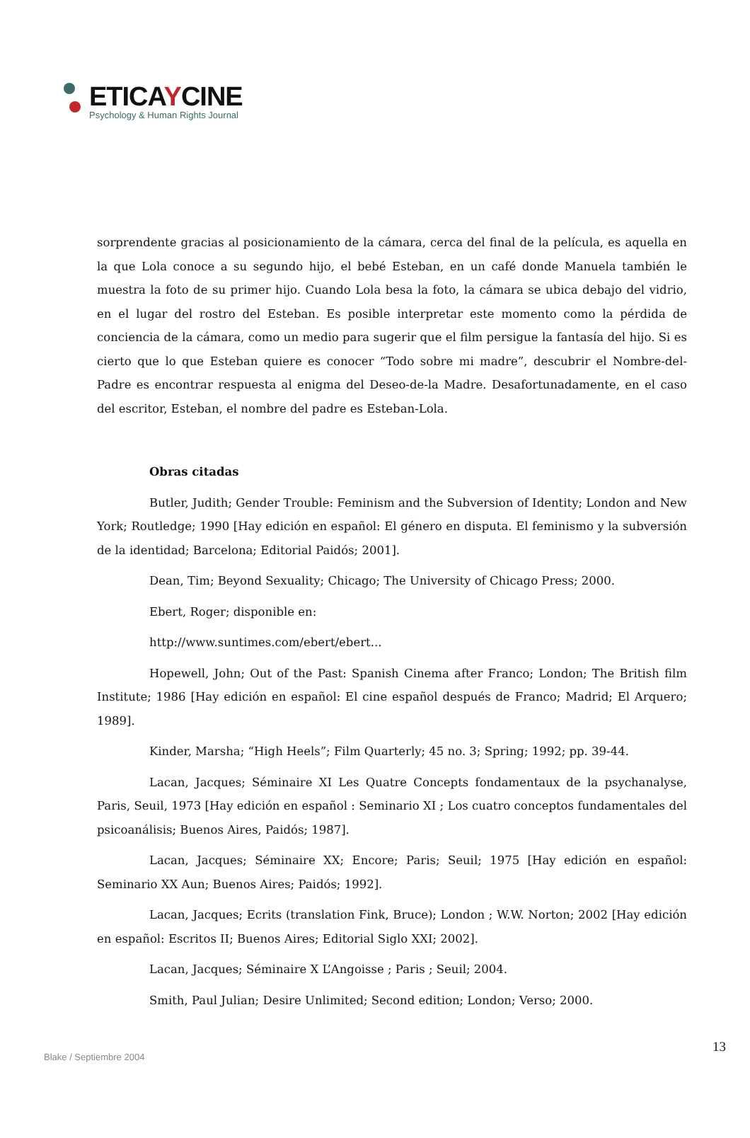ETICAYCINE
Psychology & Human Rights Journal
sorprendente gracias al posicionamiento de la cámara, cerca del final de la película, es aquella en la que Lola conoce a su segundo hijo, el bebé Esteban, en un café donde Manuela también le muestra la foto de su primer hijo. Cuando Lola besa la foto, la cámara se ubica debajo del vidrio, en el lugar del rostro del Esteban. Es posible interpretar este momento como la pérdida de conciencia de la cámara, como un medio para sugerir que el film persigue la fantasía del hijo. Si es cierto que lo que Esteban quiere es conocer “Todo sobre mi madre”, descubrir el Nombre-del-Padre es encontrar respuesta al enigma del Deseo-de-la Madre. Desafortunadamente, en el caso del escritor, Esteban, el nombre del padre es Esteban-Lola.
Obras citadas
Butler, Judith; Gender Trouble: Feminism and the Subversion of Identity; London and New York; Routledge; 1990 [Hay edición en español: El género en disputa. El feminismo y la subversión de la identidad; Barcelona; Editorial Paidós; 2001].
Dean, Tim; Beyond Sexuality; Chicago; The University of Chicago Press; 2000.
Ebert, Roger; disponible en:
http://www.suntimes.com/ebert/ebert...
Hopewell, John; Out of the Past: Spanish Cinema after Franco; London; The British film Institute; 1986 [Hay edición en español: El cine español después de Franco; Madrid; El Arquero; 1989].
Kinder, Marsha; “High Heels”; Film Quarterly; 45 no. 3; Spring; 1992; pp. 39-44.
Lacan, Jacques; Séminaire XI Les Quatre Concepts fondamentaux de la psychanalyse, Paris, Seuil, 1973 [Hay edición en español : Seminario XI ; Los cuatro conceptos fundamentales del psicoanálisis; Buenos Aires, Paidós; 1987].
Lacan, Jacques; Séminaire XX; Encore; Paris; Seuil; 1975 [Hay edición en español: Seminario XX Aun; Buenos Aires; Paidós; 1992].
Lacan, Jacques; Ecrits (translation Fink, Bruce); London ; W.W. Norton; 2002 [Hay edición en español: Escritos II; Buenos Aires; Editorial Siglo XXI; 2002].
Lacan, Jacques; Séminaire X L’Angoisse ; Paris ; Seuil; 2004.
Smith, Paul Julian; Desire Unlimited; Second edition; London; Verso; 2000.
13
Blake / Septiembre 2004